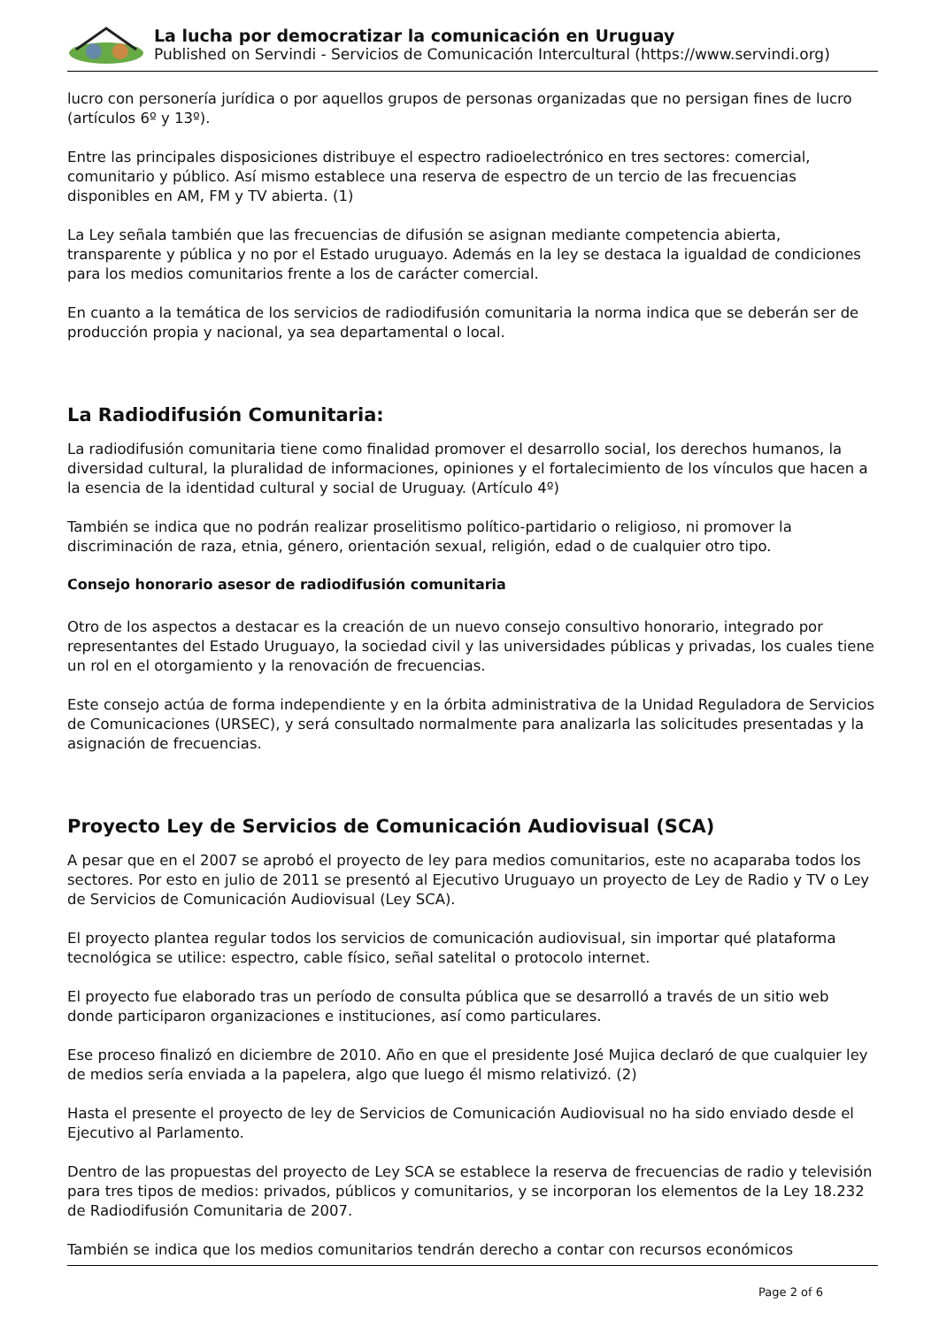La lucha por democratizar la comunicación en Uruguay
Published on Servindi - Servicios de Comunicación Intercultural (https://www.servindi.org)
lucro con personería jurídica o por aquellos grupos de personas organizadas que no persigan fines de lucro (artículos 6º y 13º).
Entre las principales disposiciones distribuye el espectro radioelectrónico en tres sectores: comercial, comunitario y público. Así mismo establece una reserva de espectro de un tercio de las frecuencias disponibles en AM, FM y TV abierta. (1)
La Ley señala también que las frecuencias de difusión se asignan mediante competencia abierta, transparente y pública y no por el Estado uruguayo. Además en la ley se destaca la igualdad de condiciones para los medios comunitarios frente a los de carácter comercial.
En cuanto a la temática de los servicios de radiodifusión comunitaria la norma indica que se deberán ser de producción propia y nacional, ya sea departamental o local.
La Radiodifusión Comunitaria:
La radiodifusión comunitaria tiene como finalidad promover el desarrollo social, los derechos humanos, la diversidad cultural, la pluralidad de informaciones, opiniones y el fortalecimiento de los vínculos que hacen a la esencia de la identidad cultural y social de Uruguay. (Artículo 4º)
También se indica que no podrán realizar proselitismo político-partidario o religioso, ni promover la discriminación de raza, etnia, género, orientación sexual, religión, edad o de cualquier otro tipo.
Consejo honorario asesor de radiodifusión comunitaria
Otro de los aspectos a destacar es la creación de un nuevo consejo consultivo honorario, integrado por representantes del Estado Uruguayo, la sociedad civil y las universidades públicas y privadas, los cuales tiene un rol en el otorgamiento y la renovación de frecuencias.
Este consejo actúa de forma independiente y en la órbita administrativa de la Unidad Reguladora de Servicios de Comunicaciones (URSEC), y será consultado normalmente para analizarla las solicitudes presentadas y la asignación de frecuencias.
Proyecto Ley de Servicios de Comunicación Audiovisual (SCA)
A pesar que en el 2007 se aprobó el proyecto de ley para medios comunitarios, este no acaparaba todos los sectores. Por esto en julio de 2011 se presentó al Ejecutivo Uruguayo un proyecto de Ley de Radio y TV o Ley de Servicios de Comunicación Audiovisual (Ley SCA).
El proyecto plantea regular todos los servicios de comunicación audiovisual, sin importar qué plataforma tecnológica se utilice: espectro, cable físico, señal satelital o protocolo internet.
El proyecto fue elaborado tras un período de consulta pública que se desarrolló a través de un sitio web donde participaron organizaciones e instituciones, así como particulares.
Ese proceso finalizó en diciembre de 2010. Año en que el presidente José Mujica declaró de que cualquier ley de medios sería enviada a la papelera, algo que luego él mismo relativizó. (2)
Hasta el presente el proyecto de ley de Servicios de Comunicación Audiovisual no ha sido enviado desde el Ejecutivo al Parlamento.
Dentro de las propuestas del proyecto de Ley SCA se establece la reserva de frecuencias de radio y televisión para tres tipos de medios: privados, públicos y comunitarios, y se incorporan los elementos de la Ley 18.232 de Radiodifusión Comunitaria de 2007.
También se indica que los medios comunitarios tendrán derecho a contar con recursos económicos
Page 2 of 6